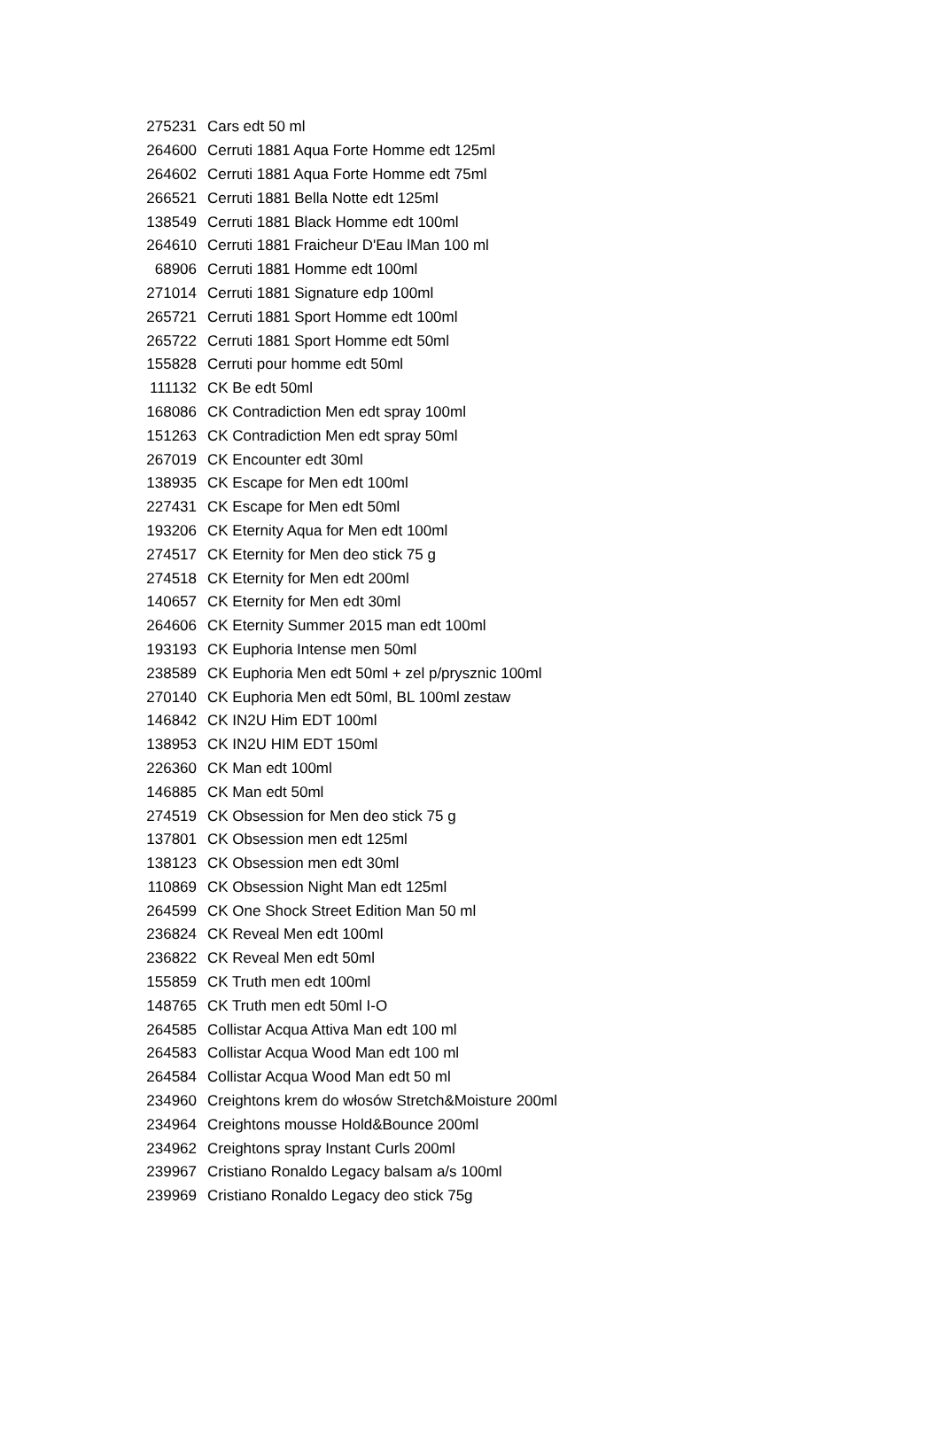| 275231 | Cars edt 50 ml |
| 264600 | Cerruti 1881 Aqua Forte Homme edt 125ml |
| 264602 | Cerruti 1881 Aqua Forte Homme edt 75ml |
| 266521 | Cerruti 1881 Bella Notte edt 125ml |
| 138549 | Cerruti 1881 Black Homme edt 100ml |
| 264610 | Cerruti 1881 Fraicheur D'Eau lMan 100 ml |
| 68906 | Cerruti 1881 Homme edt 100ml |
| 271014 | Cerruti 1881 Signature edp 100ml |
| 265721 | Cerruti 1881 Sport Homme edt 100ml |
| 265722 | Cerruti 1881 Sport Homme edt 50ml |
| 155828 | Cerruti pour homme edt 50ml |
| 111132 | CK Be edt 50ml |
| 168086 | CK Contradiction Men edt spray 100ml |
| 151263 | CK Contradiction Men edt spray 50ml |
| 267019 | CK Encounter edt 30ml |
| 138935 | CK Escape for Men edt 100ml |
| 227431 | CK Escape for Men edt 50ml |
| 193206 | CK Eternity Aqua for Men edt 100ml |
| 274517 | CK Eternity for Men deo stick 75 g |
| 274518 | CK Eternity for Men edt 200ml |
| 140657 | CK Eternity for Men edt 30ml |
| 264606 | CK Eternity Summer 2015 man edt 100ml |
| 193193 | CK Euphoria Intense men 50ml |
| 238589 | CK Euphoria Men edt 50ml + zel p/prysznic 100ml |
| 270140 | CK Euphoria Men edt 50ml, BL 100ml zestaw |
| 146842 | CK IN2U Him EDT 100ml |
| 138953 | CK IN2U HIM EDT 150ml |
| 226360 | CK Man edt 100ml |
| 146885 | CK Man edt 50ml |
| 274519 | CK Obsession for Men deo stick 75 g |
| 137801 | CK Obsession men edt 125ml |
| 138123 | CK Obsession men edt 30ml |
| 110869 | CK Obsession Night Man edt 125ml |
| 264599 | CK One Shock Street Edition Man 50 ml |
| 236824 | CK Reveal Men edt 100ml |
| 236822 | CK Reveal Men edt 50ml |
| 155859 | CK Truth men edt 100ml |
| 148765 | CK Truth men edt 50ml I-O |
| 264585 | Collistar Acqua Attiva Man edt 100 ml |
| 264583 | Collistar Acqua Wood Man edt 100 ml |
| 264584 | Collistar Acqua Wood Man edt 50 ml |
| 234960 | Creightons krem do włosów Stretch&Moisture 200ml |
| 234964 | Creightons mousse Hold&Bounce 200ml |
| 234962 | Creightons spray Instant Curls 200ml |
| 239967 | Cristiano Ronaldo Legacy balsam a/s 100ml |
| 239969 | Cristiano Ronaldo Legacy deo stick 75g |